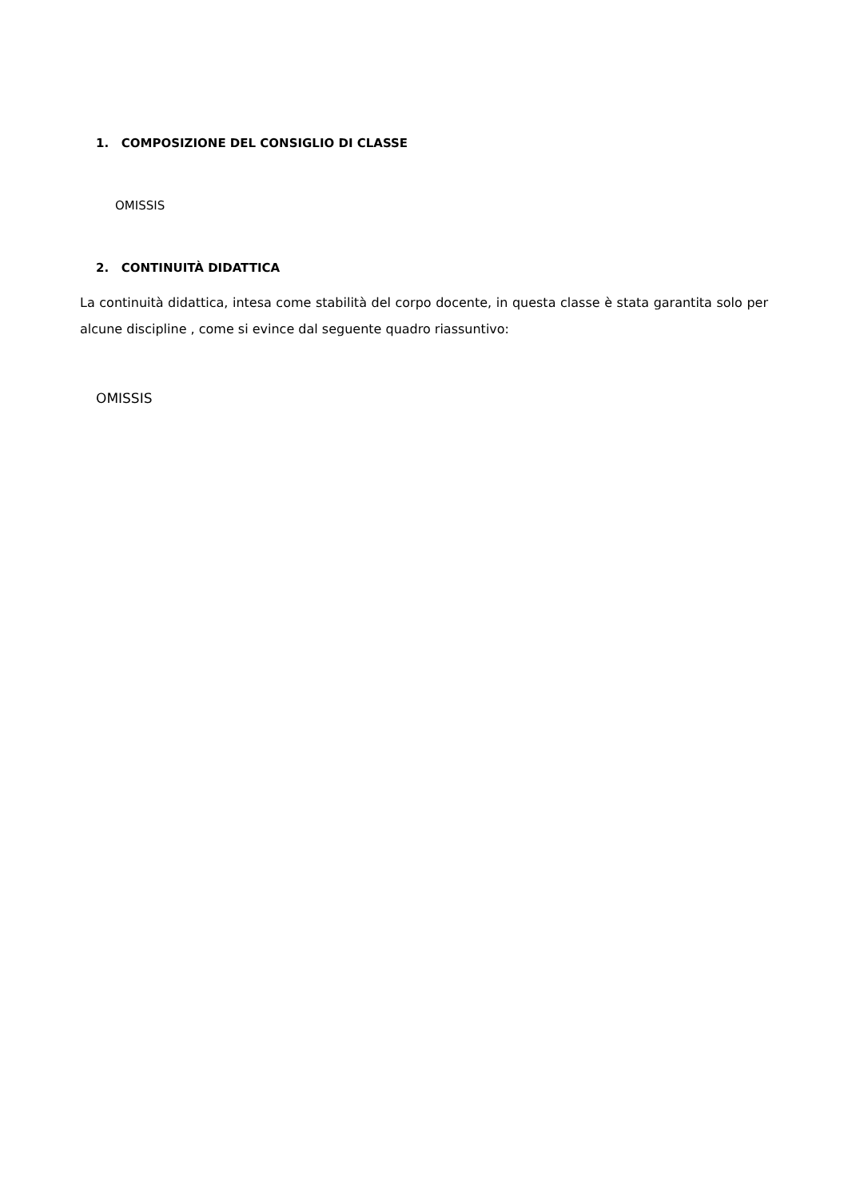1. COMPOSIZIONE DEL CONSIGLIO DI CLASSE
OMISSIS
2. CONTINUITÀ DIDATTICA
La continuità didattica, intesa come stabilità del corpo docente, in questa classe è stata garantita solo per alcune discipline , come si evince dal seguente quadro riassuntivo:
OMISSIS